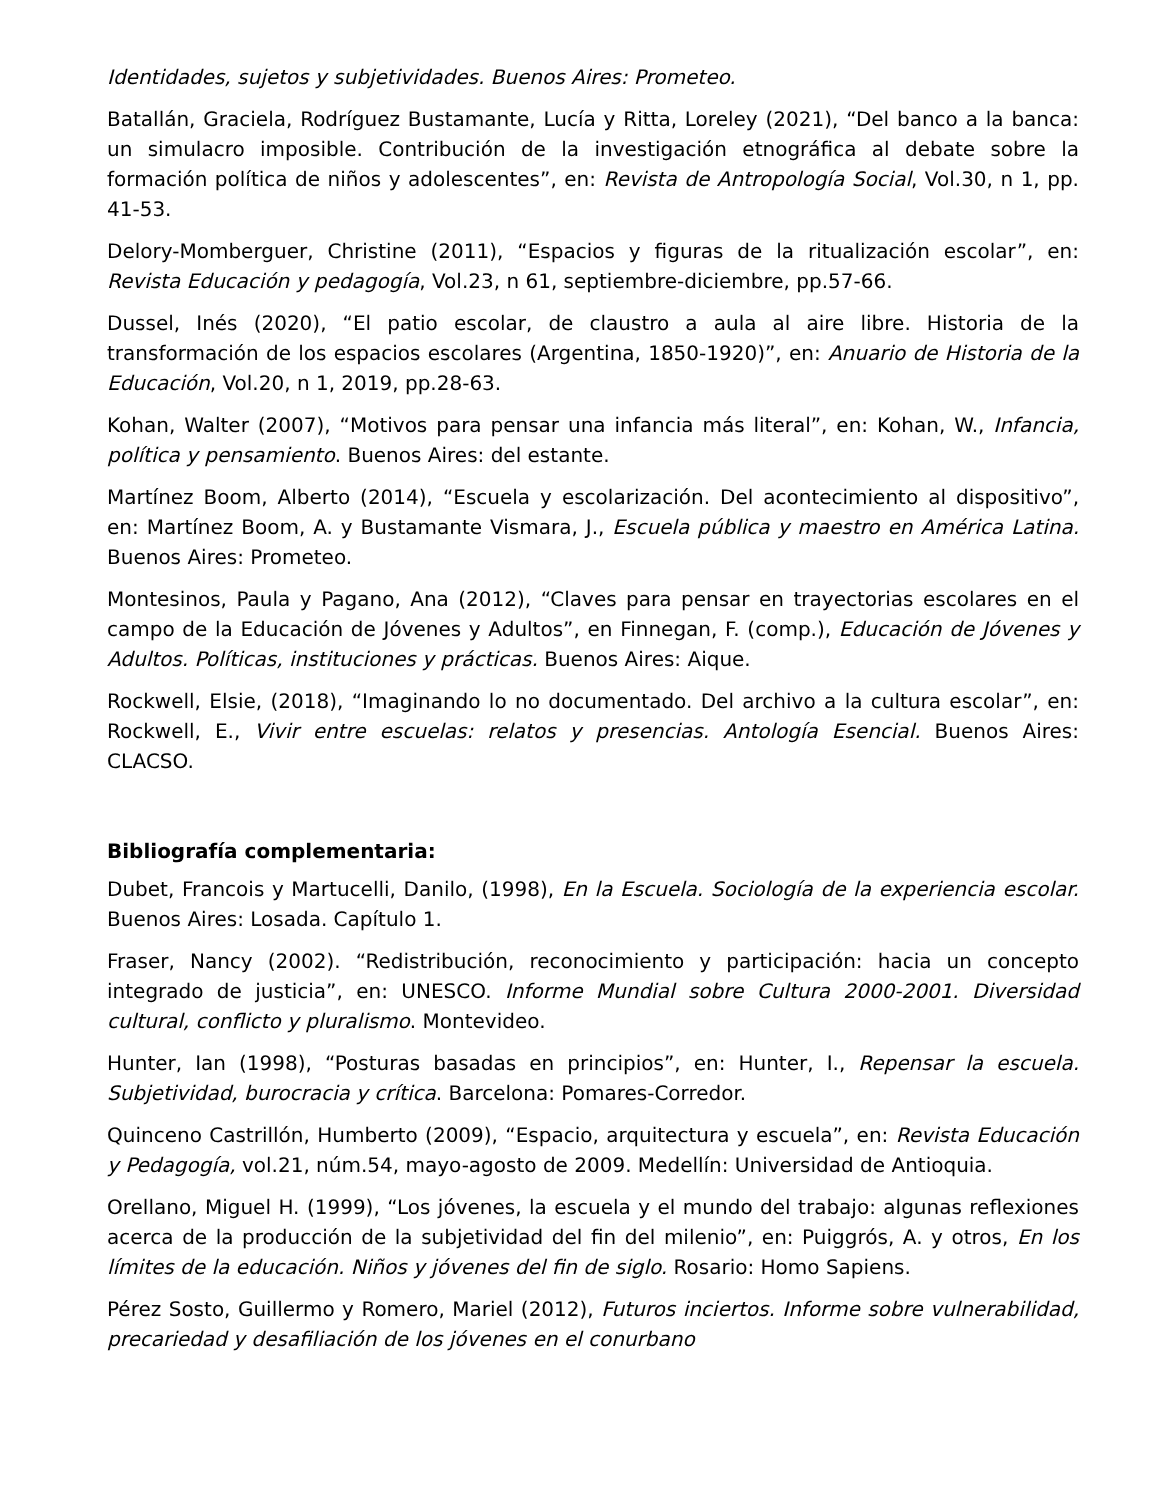Identidades, sujetos y subjetividades. Buenos Aires: Prometeo.
Batallán, Graciela, Rodríguez Bustamante, Lucía y Ritta, Loreley (2021), “Del banco a la banca: un simulacro imposible. Contribución de la investigación etnográfica al debate sobre la formación política de niños y adolescentes”, en: Revista de Antropología Social, Vol.30, n 1, pp. 41-53.
Delory-Momberguer, Christine (2011), “Espacios y figuras de la ritualización escolar”, en: Revista Educación y pedagogía, Vol.23, n 61, septiembre-diciembre, pp.57-66.
Dussel, Inés (2020), “El patio escolar, de claustro a aula al aire libre. Historia de la transformación de los espacios escolares (Argentina, 1850-1920)”, en: Anuario de Historia de la Educación, Vol.20, n 1, 2019, pp.28-63.
Kohan, Walter (2007), “Motivos para pensar una infancia más literal”, en: Kohan, W., Infancia, política y pensamiento. Buenos Aires: del estante.
Martínez Boom, Alberto (2014), “Escuela y escolarización. Del acontecimiento al dispositivo”, en: Martínez Boom, A. y Bustamante Vismara, J., Escuela pública y maestro en América Latina. Buenos Aires: Prometeo.
Montesinos, Paula y Pagano, Ana (2012), “Claves para pensar en trayectorias escolares en el campo de la Educación de Jóvenes y Adultos”, en Finnegan, F. (comp.), Educación de Jóvenes y Adultos. Políticas, instituciones y prácticas. Buenos Aires: Aique.
Rockwell, Elsie, (2018), “Imaginando lo no documentado. Del archivo a la cultura escolar”, en: Rockwell, E., Vivir entre escuelas: relatos y presencias. Antología Esencial. Buenos Aires: CLACSO.
Bibliografía complementaria:
Dubet, Francois y Martucelli, Danilo, (1998), En la Escuela. Sociología de la experiencia escolar. Buenos Aires: Losada. Capítulo 1.
Fraser, Nancy (2002). “Redistribución, reconocimiento y participación: hacia un concepto integrado de justicia”, en: UNESCO. Informe Mundial sobre Cultura 2000-2001. Diversidad cultural, conflicto y pluralismo. Montevideo.
Hunter, Ian (1998), “Posturas basadas en principios”, en: Hunter, I., Repensar la escuela. Subjetividad, burocracia y crítica. Barcelona: Pomares-Corredor.
Quinceno Castrillón, Humberto (2009), “Espacio, arquitectura y escuela”, en: Revista Educación y Pedagogía, vol.21, núm.54, mayo-agosto de 2009. Medellín: Universidad de Antioquia.
Orellano, Miguel H. (1999), “Los jóvenes, la escuela y el mundo del trabajo: algunas reflexiones acerca de la producción de la subjetividad del fin del milenio”, en: Puiggrós, A. y otros, En los límites de la educación. Niños y jóvenes del fin de siglo. Rosario: Homo Sapiens.
Pérez Sosto, Guillermo y Romero, Mariel (2012), Futuros inciertos. Informe sobre vulnerabilidad, precariedad y desafiliación de los jóvenes en el conurbano